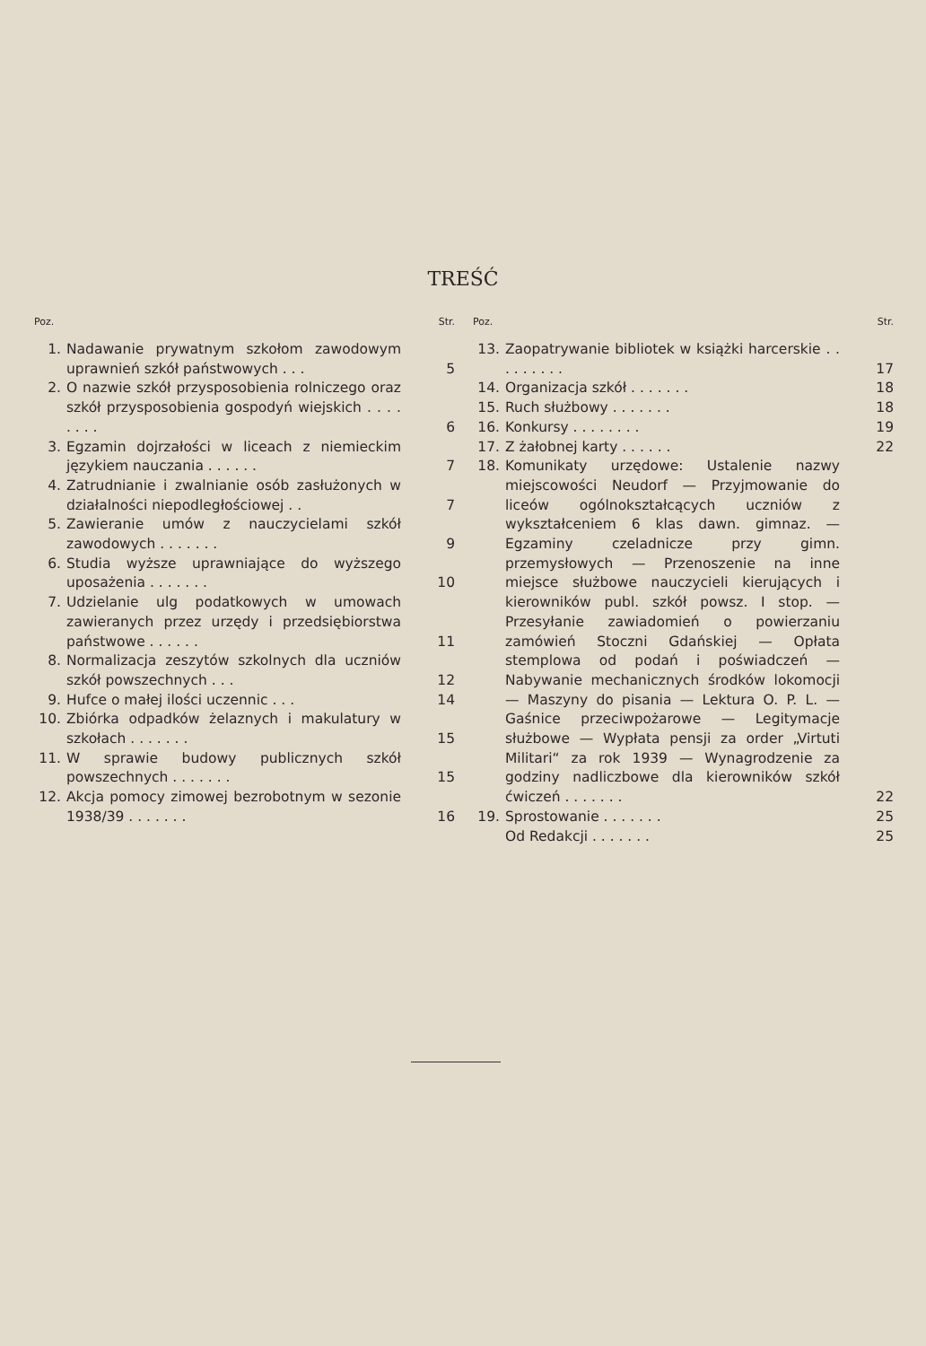TREŚĆ
Poz. Str.
1. Nadawanie prywatnym szkołom zawodowym uprawnień szkół państwowych . . . 5
2. O nazwie szkół przysposobienia rolniczego oraz szkół przysposobienia gospodyń wiejskich . . . . . . . . 6
3. Egzamin dojrzałości w liceach z niemieckim językiem nauczania . . . . . . 7
4. Zatrudnianie i zwalnianie osób zasłużonych w działalności niepodległościowej . . 7
5. Zawieranie umów z nauczycielami szkół zawodowych . . . . . . . 9
6. Studia wyższe uprawniające do wyższego uposażenia . . . . . . . 10
7. Udzielanie ulg podatkowych w umowach zawieranych przez urzędy i przedsiębiorstwa państwowe . . . . . . 11
8. Normalizacja zeszytów szkolnych dla uczniów szkół powszechnych . . . 12
9. Hufce o małej ilości uczennic . . . 14
10. Zbiórka odpadków żelaznych i makulatury w szkołach . . . . . . . 15
11. W sprawie budowy publicznych szkół powszechnych . . . . . . . 15
12. Akcja pomocy zimowej bezrobotnym w sezonie 1938/39 . . . . . . . 16
Poz. Str.
13. Zaopatrywanie bibliotek w książki harcerskie . . . . . . . . . 17
14. Organizacja szkół . . . . . . . 18
15. Ruch służbowy . . . . . . . 18
16. Konkursy . . . . . . . . 19
17. Z żałobnej karty . . . . . . 22
18. Komunikaty urzędowe: Ustalenie nazwy miejscowości Neudorf — Przyjmowanie do liceów ogólnokształcących uczniów z wykształceniem 6 klas dawn. gimnaz. — Egzaminy czeladnicze przy gimn. przemysłowych — Przenoszenie na inne miejsce służbowe nauczycieli kierujących i kierowników publ. szkół powsz. I stop. — Przesyłanie zawiadomień o powierzaniu zamówień Stoczni Gdańskiej — Opłata stemplowa od podań i poświadczeń — Nabywanie mechanicznych środków lokomocji — Maszyny do pisania — Lektura O. P. L. — Gaśnice przeciwpożarowe — Legitymacje służbowe — Wypłata pensji za order „Virtuti Militari“ za rok 1939 — Wynagrodzenie za godziny nadliczbowe dla kierowników szkół ćwiczeń . . . . . . . 22
19. Sprostowanie . . . . . . . 25
Od Redakcji . . . . . . . 25